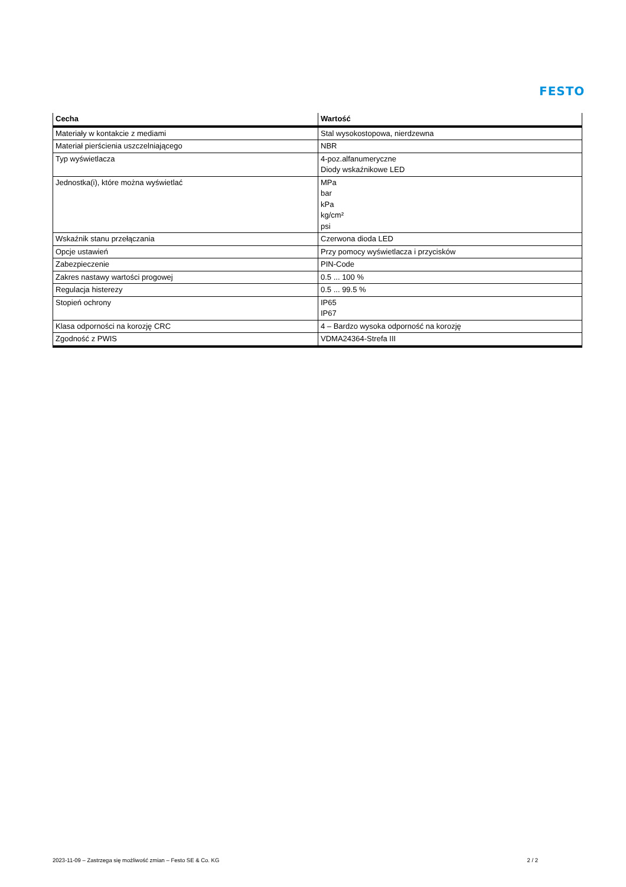FESTO
| Cecha | Wartość |
| --- | --- |
| Materiały w kontakcie z mediami | Stal wysokostopowa, nierdzewna |
| Materiał pierścienia uszczelniającego | NBR |
| Typ wyświetlacza | 4-poz.alfanumeryczne Diody wskaźnikowe LED |
| Jednostka(i), które można wyświetlać | MPa bar kPa kg/cm² psi |
| Wskaźnik stanu przełączania | Czerwona dioda LED |
| Opcje ustawień | Przy pomocy wyświetlacza i przycisków |
| Zabezpieczenie | PIN-Code |
| Zakres nastawy wartości progowej | 0.5 ... 100 % |
| Regulacja histerezy | 0.5 ... 99.5 % |
| Stopień ochrony | IP65 IP67 |
| Klasa odporności na korozję CRC | 4 – Bardzo wysoka odporność na korozję |
| Zgodność z PWIS | VDMA24364-Strefa III |
2023-11-09 – Zastrzega się możliwość zmian – Festo SE & Co. KG 2 / 2